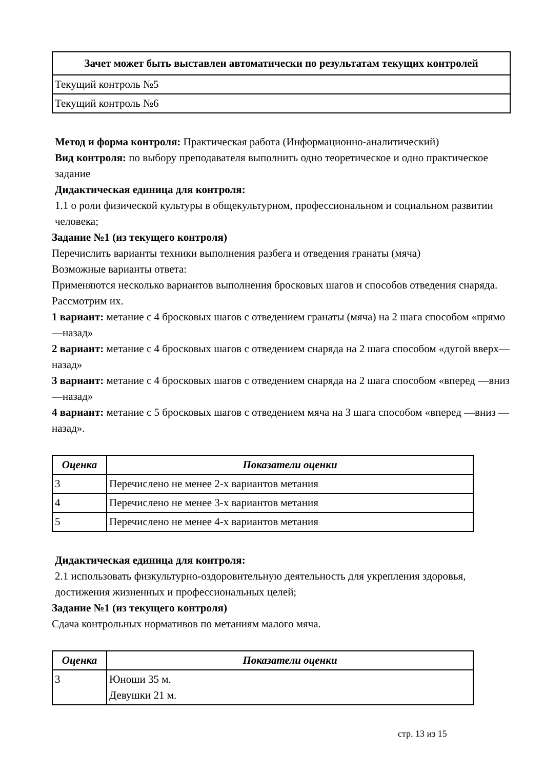| Зачет может быть выставлен автоматически по результатам текущих контролей |
| --- |
| Текущий контроль №5 |
| Текущий контроль №6 |
Метод и форма контроля: Практическая работа (Информационно-аналитический)
Вид контроля: по выбору преподавателя выполнить одно теоретическое и одно практическое задание
Дидактическая единица для контроля:
1.1 о роли физической культуры в общекультурном, профессиональном и социальном развитии человека;
Задание №1 (из текущего контроля)
Перечислить варианты техники выполнения разбега и отведения гранаты (мяча)
Возможные варианты ответа:
Применяются несколько вариантов выполнения бросковых шагов и способов отведения снаряда. Рассмотрим их.
1 вариант: метание с 4 бросковых шагов с отведением гранаты (мяча) на 2 шага способом «прямо —назад»
2 вариант: метание с 4 бросковых шагов с отведением снаряда на 2 шага способом «дугой вверх—назад»
3 вариант: метание с 4 бросковых шагов с отведением снаряда на 2 шага способом «вперед —вниз —назад»
4 вариант: метание с 5 бросковых шагов с отведением мяча на 3 шага способом «вперед —вниз —назад».
| Оценка | Показатели оценки |
| --- | --- |
| 3 | Перечислено не менее 2-х вариантов метания |
| 4 | Перечислено не менее 3-х вариантов метания |
| 5 | Перечислено не менее 4-х вариантов метания |
Дидактическая единица для контроля:
2.1 использовать физкультурно-оздоровительную деятельность для укрепления здоровья, достижения жизненных и профессиональных целей;
Задание №1 (из текущего контроля)
Сдача контрольных нормативов по метаниям малого мяча.
| Оценка | Показатели оценки |
| --- | --- |
| 3 | Юноши 35 м. Девушки 21 м. |
стр. 13 из 15